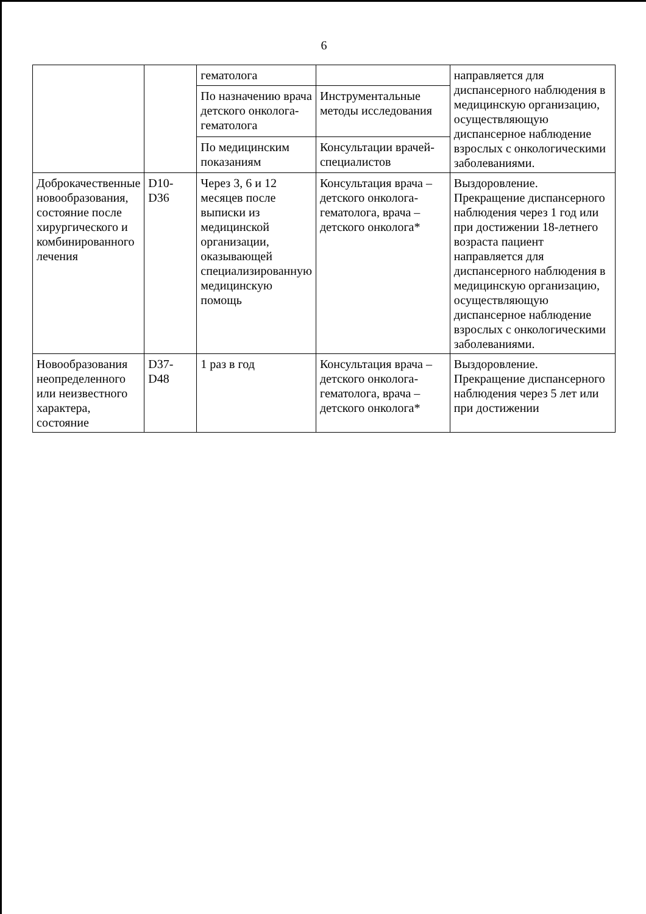6
| | | гематолога | | направляется для диспансерного наблюдения в медицинскую организацию, осуществляющую диспансерное наблюдение взрослых с онкологическими заболеваниями. |
| | | По назначению врача детского онколога-гематолога | Инструментальные методы исследования | |
| | | По медицинским показаниям | Консультации врачей-специалистов | |
| Доброкачественные новообразования, состояние после хирургического и комбинированного лечения | D10-D36 | Через 3, 6 и 12 месяцев после выписки из медицинской организации, оказывающей специализированную медицинскую помощь | Консультация врача – детского онколога-гематолога, врача – детского онколога* | Выздоровление. Прекращение диспансерного наблюдения через 1 год или при достижении 18-летнего возраста пациент направляется для диспансерного наблюдения в медицинскую организацию, осуществляющую диспансерное наблюдение взрослых с онкологическими заболеваниями. |
| Новообразования неопределенного или неизвестного характера, состояние | D37-D48 | 1 раз в год | Консультация врача – детского онколога-гематолога, врача – детского онколога* | Выздоровление. Прекращение диспансерного наблюдения через 5 лет или при достижении |